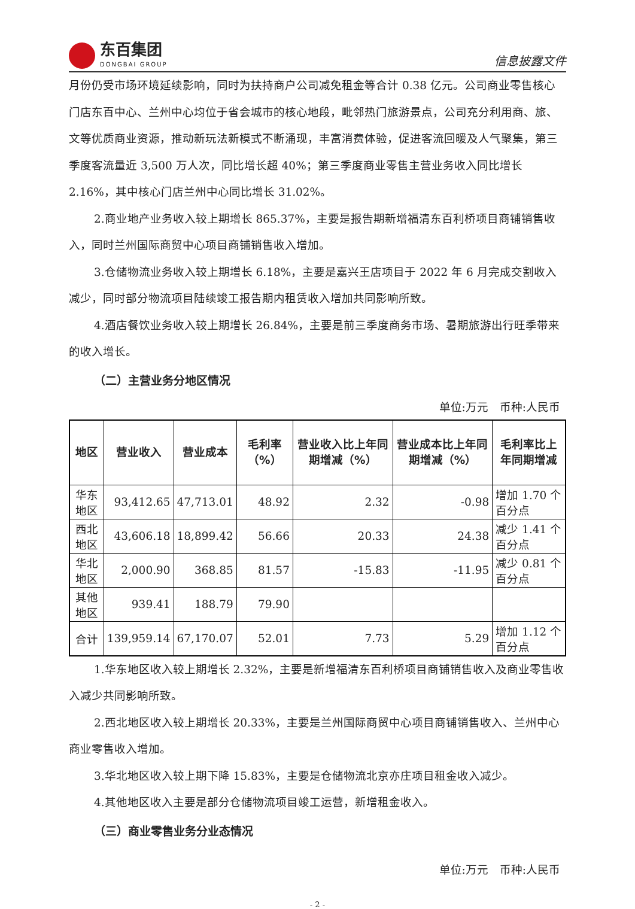东百集团
DONGBAI GROUP
信息披露文件
月份仍受市场环境延续影响，同时为扶持商户公司减免租金等合计 0.38 亿元。公司商业零售核心门店东百中心、兰州中心均位于省会城市的核心地段，毗邻热门旅游景点，公司充分利用商、旅、文等优质商业资源，推动新玩法新模式不断涌现，丰富消费体验，促进客流回暖及人气聚集，第三季度客流量近 3,500 万人次，同比增长超 40%；第三季度商业零售主营业务收入同比增长 2.16%，其中核心门店兰州中心同比增长 31.02%。
2.商业地产业务收入较上期增长 865.37%，主要是报告期新增福清东百利桥项目商铺销售收入，同时兰州国际商贸中心项目商铺销售收入增加。
3.仓储物流业务收入较上期增长 6.18%，主要是嘉兴王店项目于 2022 年 6 月完成交割收入减少，同时部分物流项目陆续竣工报告期内租赁收入增加共同影响所致。
4.酒店餐饮业务收入较上期增长 26.84%，主要是前三季度商务市场、暑期旅游出行旺季带来的收入增长。
（二）主营业务分地区情况
单位:万元　币种:人民币
| 地区 | 营业收入 | 营业成本 | 毛利率（%） | 营业收入比上年同期增减（%） | 营业成本比上年同期增减（%） | 毛利率比上年同期增减 |
| --- | --- | --- | --- | --- | --- | --- |
| 华东地区 | 93,412.65 | 47,713.01 | 48.92 | 2.32 | -0.98 | 增加 1.70 个百分点 |
| 西北地区 | 43,606.18 | 18,899.42 | 56.66 | 20.33 | 24.38 | 减少 1.41 个百分点 |
| 华北地区 | 2,000.90 | 368.85 | 81.57 | -15.83 | -11.95 | 减少 0.81 个百分点 |
| 其他地区 | 939.41 | 188.79 | 79.90 | | | |
| 合计 | 139,959.14 | 67,170.07 | 52.01 | 7.73 | 5.29 | 增加 1.12 个百分点 |
1.华东地区收入较上期增长 2.32%，主要是新增福清东百利桥项目商铺销售收入及商业零售收入减少共同影响所致。
2.西北地区收入较上期增长 20.33%，主要是兰州国际商贸中心项目商铺销售收入、兰州中心商业零售收入增加。
3.华北地区收入较上期下降 15.83%，主要是仓储物流北京亦庄项目租金收入减少。
4.其他地区收入主要是部分仓储物流项目竣工运营，新增租金收入。
（三）商业零售业务分业态情况
单位:万元　币种:人民币
- 2 -